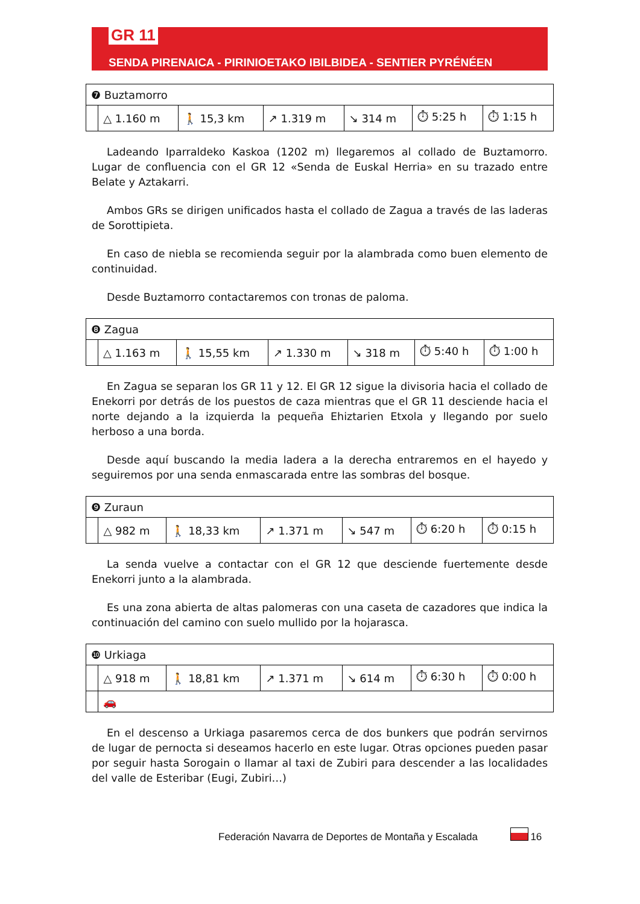GR 11
SENDA PIRENAICA - PIRINIOETAKO IBILBIDEA - SENTIER PYRÉNÉEN
| ❼ Buztamorro | | | | | | |
| | △ 1.160 m | 🚶 15,3 km | ↗ 1.319 m | ↘ 314 m | ⏱ 5:25 h | ⏱ 1:15 h |
Ladeando Iparraldeko Kaskoa (1202 m) llegaremos al collado de Buztamorro. Lugar de confluencia con el GR 12 «Senda de Euskal Herria» en su trazado entre Belate y Aztakarri.
Ambos GRs se dirigen unificados hasta el collado de Zagua a través de las laderas de Sorottipieta.
En caso de niebla se recomienda seguir por la alambrada como buen elemento de continuidad.
Desde Buztamorro contactaremos con tronas de paloma.
| ❽ Zagua | | | | | | |
| | △ 1.163 m | 🚶 15,55 km | ↗ 1.330 m | ↘ 318 m | ⏱ 5:40 h | ⏱ 1:00 h |
En Zagua se separan los GR 11 y 12. El GR 12 sigue la divisoria hacia el collado de Enekorri por detrás de los puestos de caza mientras que el GR 11 desciende hacia el norte dejando a la izquierda la pequeña Ehiztarien Etxola y llegando por suelo herboso a una borda.
Desde aquí buscando la media ladera a la derecha entraremos en el hayedo y seguiremos por una senda enmascarada entre las sombras del bosque.
| ❾ Zuraun | | | | | | |
| | △ 982 m | 🚶 18,33 km | ↗ 1.371 m | ↘ 547 m | ⏱ 6:20 h | ⏱ 0:15 h |
La senda vuelve a contactar con el GR 12 que desciende fuertemente desde Enekorri junto a la alambrada.
Es una zona abierta de altas palomeras con una caseta de cazadores que indica la continuación del camino con suelo mullido por la hojarasca.
| ❿ Urkiaga | | | | | | |
| | △ 918 m | 🚶 18,81 km | ↗ 1.371 m | ↘ 614 m | ⏱ 6:30 h | ⏱ 0:00 h |
| | 🚗 | | | | | |
En el descenso a Urkiaga pasaremos cerca de dos bunkers que podrán servirnos de lugar de pernocta si deseamos hacerlo en este lugar. Otras opciones pueden pasar por seguir hasta Sorogain o llamar al taxi de Zubiri para descender a las localidades del valle de Esteribar (Eugi, Zubiri…)
Federación Navarra de Deportes de Montaña y Escalada 16